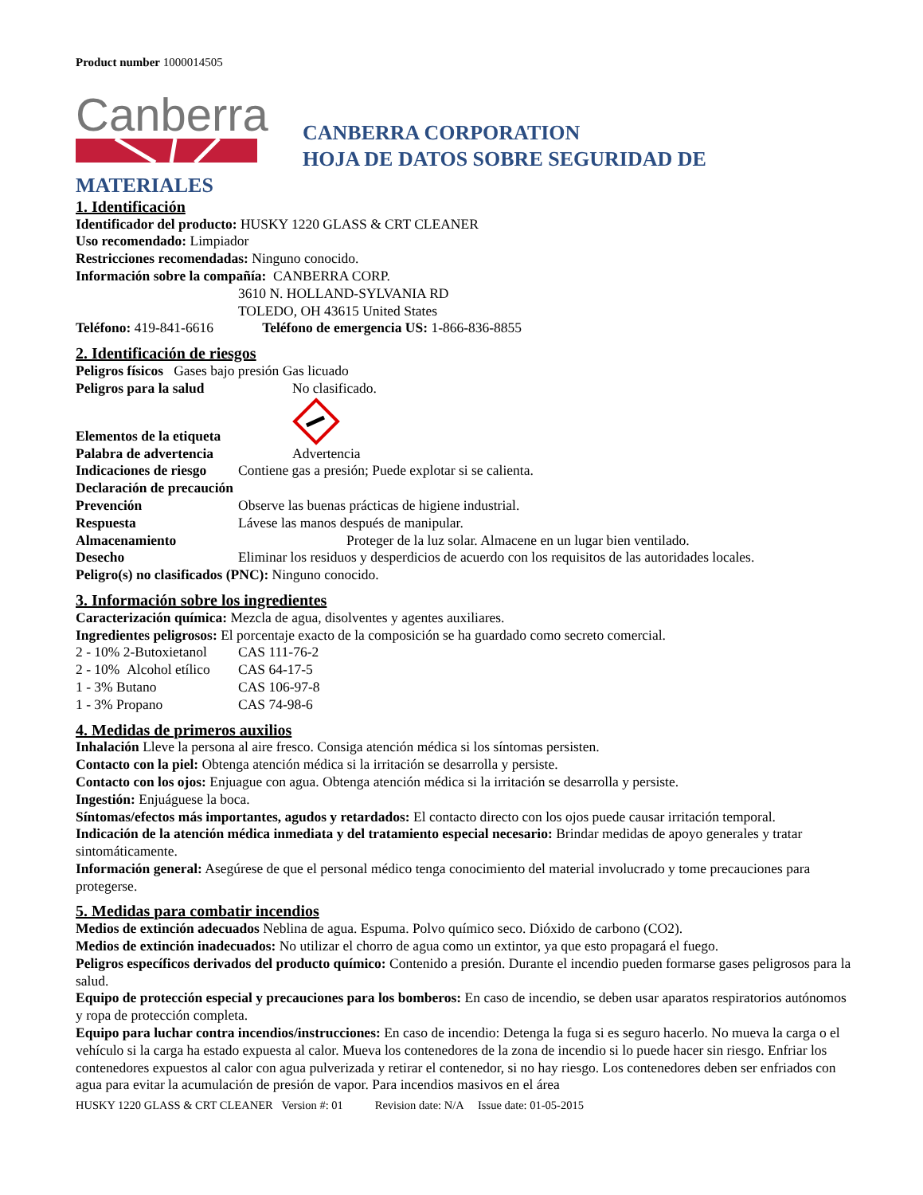Product number 1000014505
Canberra
CANBERRA CORPORATION
HOJA DE DATOS SOBRE SEGURIDAD DE
MATERIALES
1. Identificación
Identificador del producto: HUSKY 1220 GLASS & CRT CLEANER
Uso recomendado: Limpiador
Restricciones recomendadas: Ninguno conocido.
Información sobre la compañía: CANBERRA CORP.
3610 N. HOLLAND-SYLVANIA RD
TOLEDO, OH 43615 United States
Teléfono: 419-841-6616 Teléfono de emergencia US: 1-866-836-8855
2. Identificación de riesgos
Peligros físicos Gases bajo presión Gas licuado
Peligros para la salud No clasificado.
Elementos de la etiqueta
Palabra de advertencia Advertencia
Indicaciones de riesgo Contiene gas a presión; Puede explotar si se calienta.
Declaración de precaución
Prevención Observe las buenas prácticas de higiene industrial.
Respuesta Lávese las manos después de manipular.
Almacenamiento Proteger de la luz solar. Almacene en un lugar bien ventilado.
Desecho Eliminar los residuos y desperdicios de acuerdo con los requisitos de las autoridades locales.
Peligro(s) no clasificados (PNC): Ninguno conocido.
3. Información sobre los ingredientes
Caracterización química: Mezcla de agua, disolventes y agentes auxiliares.
Ingredientes peligrosos: El porcentaje exacto de la composición se ha guardado como secreto comercial.
2 - 10% 2-Butoxietanol CAS 111-76-2
2 - 10% Alcohol etílico CAS 64-17-5
1 - 3% Butano CAS 106-97-8
1 - 3% Propano CAS 74-98-6
4. Medidas de primeros auxilios
Inhalación Lleve la persona al aire fresco. Consiga atención médica si los síntomas persisten.
Contacto con la piel: Obtenga atención médica si la irritación se desarrolla y persiste.
Contacto con los ojos: Enjuague con agua. Obtenga atención médica si la irritación se desarrolla y persiste.
Ingestión: Enjuáguese la boca.
Síntomas/efectos más importantes, agudos y retardados: El contacto directo con los ojos puede causar irritación temporal.
Indicación de la atención médica inmediata y del tratamiento especial necesario: Brindar medidas de apoyo generales y tratar sintomáticamente.
Información general: Asegúrese de que el personal médico tenga conocimiento del material involucrado y tome precauciones para protegerse.
5. Medidas para combatir incendios
Medios de extinción adecuados Neblina de agua. Espuma. Polvo químico seco. Dióxido de carbono (CO2).
Medios de extinción inadecuados: No utilizar el chorro de agua como un extintor, ya que esto propagará el fuego.
Peligros específicos derivados del producto químico: Contenido a presión. Durante el incendio pueden formarse gases peligrosos para la salud.
Equipo de protección especial y precauciones para los bomberos: En caso de incendio, se deben usar aparatos respiratorios autónomos y ropa de protección completa.
Equipo para luchar contra incendios/instrucciones: En caso de incendio: Detenga la fuga si es seguro hacerlo. No mueva la carga o el vehículo si la carga ha estado expuesta al calor. Mueva los contenedores de la zona de incendio si lo puede hacer sin riesgo. Enfriar los contenedores expuestos al calor con agua pulverizada y retirar el contenedor, si no hay riesgo. Los contenedores deben ser enfriados con agua para evitar la acumulación de presión de vapor. Para incendios masivos en el área
HUSKY 1220 GLASS & CRT CLEANER Version #: 01 Revision date: N/A Issue date: 01-05-2015